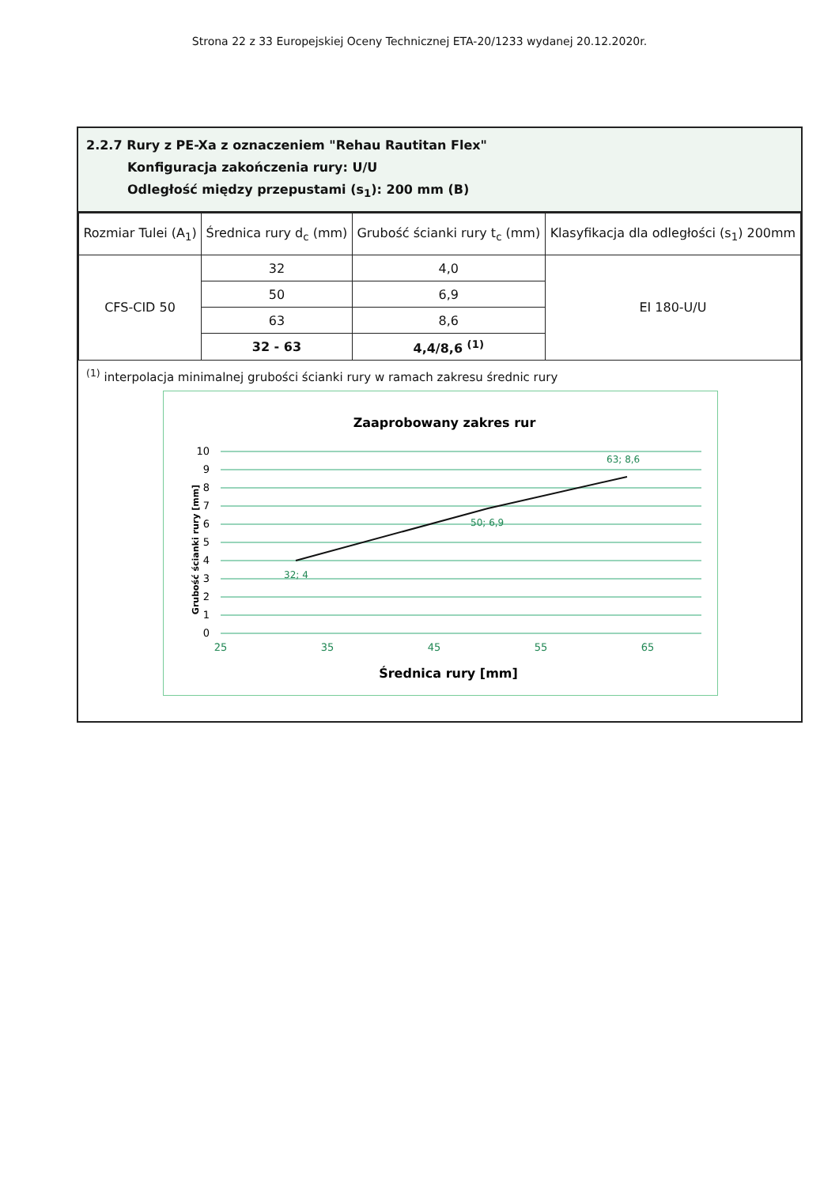Strona 22 z 33 Europejskiej Oceny Technicznej ETA-20/1233 wydanej 20.12.2020r.
2.2.7 Rury z PE-Xa z oznaczeniem "Rehau Rautitan Flex"
Konfiguracja zakończenia rury: U/U
Odległość między przepustami (s<sub>1</sub>): 200 mm (B)
| Rozmiar Tulei (A<sub>1</sub>) | Średnica rury d<sub>c</sub> (mm) | Grubość ścianki rury t<sub>c</sub> (mm) | Klasyfikacja dla odległości (s<sub>1</sub>) 200mm |
| --- | --- | --- | --- |
| CFS-CID 50 | 32 | 4,0 | EI 180-U/U |
| | 50 | 6,9 | |
| | 63 | 8,6 | |
| | 32 - 63 | 4,4/8,6 <sup>(1)</sup> | |
<sup>(1)</sup> interpolacja minimalnej grubości ścianki rury w ramach zakresu średnic rury
Zaaprobowany zakres rur
10
9
8
7
6
5
4
3
2
1
0
25
35
45
55
65
32; 4
50; 6,9
63; 8,6
Średnica rury [mm]
Grubość ścianki rury [mm]